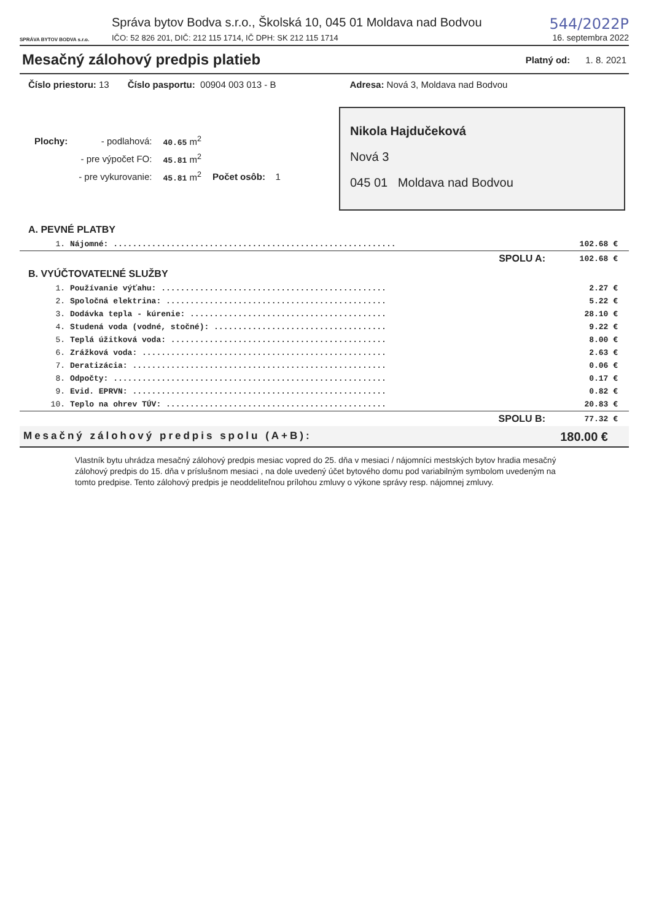SPRÁVA BYTOV BODVA s.r.o.
Správa bytov Bodva s.r.o., Školská 10, 045 01 Moldava nad Bodvou
IČO: 52 826 201, DIČ: 212 115 1714, IČ DPH: SK 212 115 1714
544/2022P
16. septembra 2022
Mesačný zálohový predpis platieb
Platný od: 1. 8. 2021
Číslo priestoru: 13 Číslo pasportu: 00904 003 013 - B Adresa: Nová 3, Moldava nad Bodvou
| Plochy: | - podlahová: | 40.65 m<sup>2</sup> | |
| | - pre výpočet FO: | 45.81 m<sup>2</sup> | |
| | - pre vykurovanie: | 45.81 m<sup>2</sup> | Počet osôb: 1 |
Nikola Hajdučeková
Nová 3
045 01 Moldava nad Bodvou
A. PEVNÉ PLATBY
| 1. | Nájomné: ........................................................... | 102.68 € |
| | SPOLU A: | 102.68 € |
B. VYÚČTOVATEĽNÉ SLUŽBY
| 1. | Používanie výťahu: ............................................... | 2.27 € |
| 2. | Spoločná elektrina: .............................................. | 5.22 € |
| 3. | Dodávka tepla - kúrenie: ......................................... | 28.10 € |
| 4. | Studená voda (vodné, stočné): .................................... | 9.22 € |
| 5. | Teplá úžitková voda: ............................................. | 8.00 € |
| 6. | Zrážková voda: ................................................... | 2.63 € |
| 7. | Deratizácia: ..................................................... | 0.06 € |
| 8. | Odpočty: ......................................................... | 0.17 € |
| 9. | Evid. EPRVN: ..................................................... | 0.82 € |
| 10. | Teplo na ohrev TÚV: .............................................. | 20.83 € |
| | SPOLU B: | 77.32 € |
Mesačný zálohový predpis spolu (A+B): 180.00 €
Vlastník bytu uhrádza mesačný zálohový predpis mesiac vopred do 25. dňa v mesiaci / nájomníci mestských bytov hradia mesačný zálohový predpis do 15. dňa v príslušnom mesiaci , na dole uvedený účet bytového domu pod variabilným symbolom uvedeným na tomto predpise. Tento zálohový predpis je neoddeliteľnou prílohou zmluvy o výkone správy resp. nájomnej zmluvy.